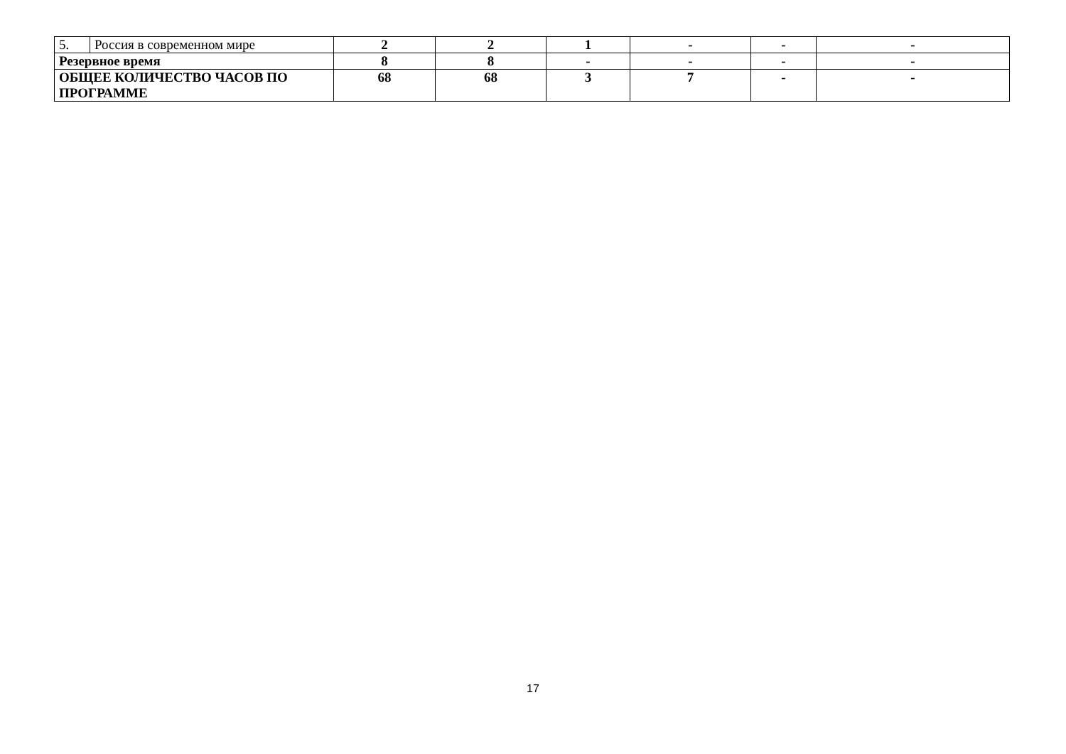| 5. | Россия в современном мире | 2 | 2 | 1 | - | - | - |
| Резервное время | | 8 | 8 | - | - | - | - |
| ОБЩЕЕ КОЛИЧЕСТВО ЧАСОВ ПО ПРОГРАММЕ | | 68 | 68 | 3 | 7 | - | - |
17